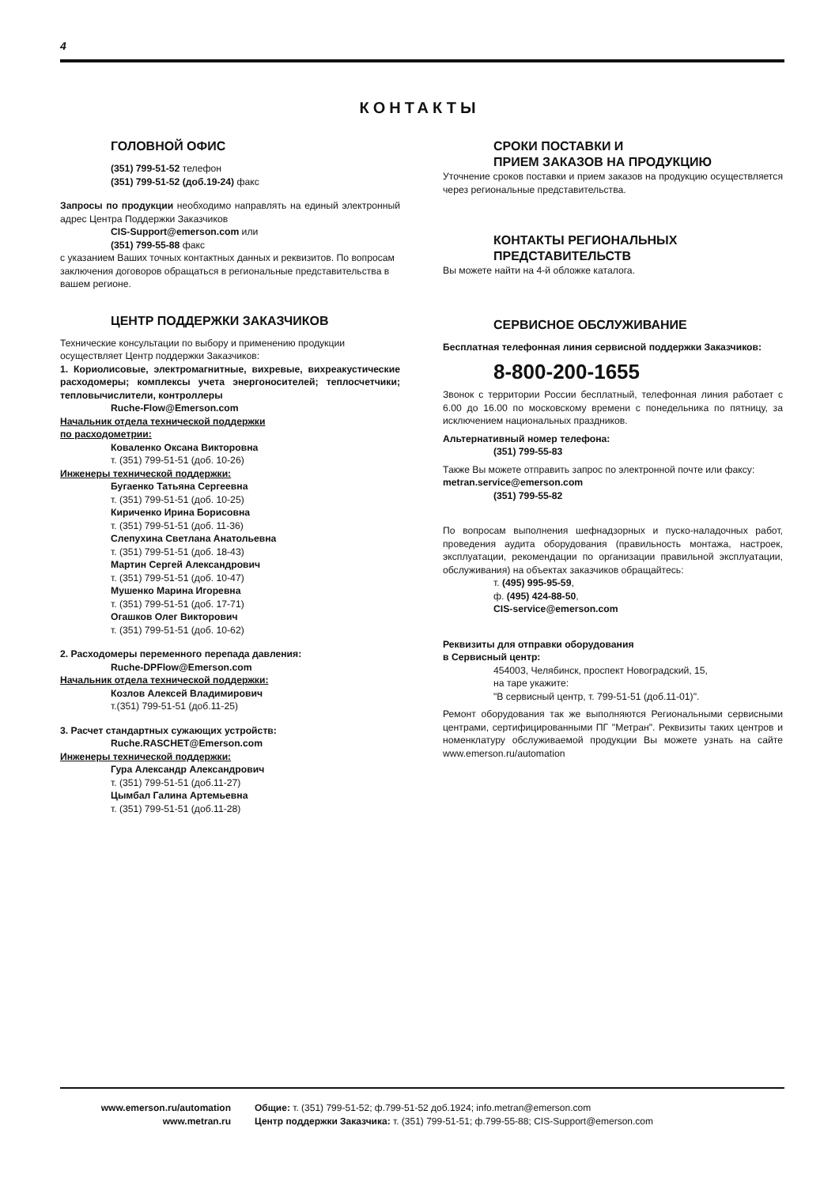4
КОНТАКТЫ
ГОЛОВНОЙ ОФИС
(351) 799-51-52 телефон
(351) 799-51-52 (доб.19-24) факс
Запросы по продукции необходимо направлять на единый электронный адрес Центра Поддержки Заказчиков
CIS-Support@emerson.com или
(351) 799-55-88 факс
с указанием Ваших точных контактных данных и реквизитов. По вопросам заключения договоров обращаться в региональные представительства в вашем регионе.
ЦЕНТР ПОДДЕРЖКИ ЗАКАЗЧИКОВ
Технические консультации по выбору и применению продукции осуществляет Центр поддержки Заказчиков:
1. Кориолисовые, электромагнитные, вихревые, вихреакустические расходомеры; комплексы учета энергоносителей; теплосчетчики; тепловычислители, контроллеры
Ruche-Flow@Emerson.com
Начальник отдела технической поддержки
по расходометрии:
Коваленко Оксана Викторовна
т. (351) 799-51-51 (доб. 10-26)
Инженеры технической поддержки:
Бугаенко Татьяна Сергеевна
т. (351) 799-51-51 (доб. 10-25)
Кириченко Ирина Борисовна
т. (351) 799-51-51 (доб. 11-36)
Слепухина Светлана Анатольевна
т. (351) 799-51-51 (доб. 18-43)
Мартин Сергей Александрович
т. (351) 799-51-51 (доб. 10-47)
Мушенко Марина Игоревна
т. (351) 799-51-51 (доб. 17-71)
Огашков Олег Викторович
т. (351) 799-51-51 (доб. 10-62)
2. Расходомеры переменного перепада давления:
Ruche-DPFlow@Emerson.com
Начальник отдела технической поддержки:
Козлов Алексей Владимирович
т.(351) 799-51-51 (доб.11-25)
3. Расчет стандартных сужающих устройств:
Ruche.RASCHET@Emerson.com
Инженеры технической поддержки:
Гура Александр Александрович
т. (351) 799-51-51 (доб.11-27)
Цымбал Галина Артемьевна
т. (351) 799-51-51 (доб.11-28)
СРОКИ ПОСТАВКИ И
ПРИЕМ ЗАКАЗОВ НА ПРОДУКЦИЮ
Уточнение сроков поставки и прием заказов на продукцию осуществляется через региональные представительства.
КОНТАКТЫ РЕГИОНАЛЬНЫХ
ПРЕДСТАВИТЕЛЬСТВ
Вы можете найти на 4-й обложке каталога.
СЕРВИСНОЕ ОБСЛУЖИВАНИЕ
Бесплатная телефонная линия сервисной поддержки Заказчиков:
8-800-200-1655
Звонок с территории России бесплатный, телефонная линия работает с 6.00 до 16.00 по московскому времени с понедельника по пятницу, за исключением национальных праздников.
Альтернативный номер телефона:
(351) 799-55-83
Также Вы можете отправить запрос по электронной почте или факсу: metran.service@emerson.com
(351) 799-55-82
По вопросам выполнения шефнадзорных и пуско-наладочных работ, проведения аудита оборудования (правильность монтажа, настроек, эксплуатации, рекомендации по организации правильной эксплуатации, обслуживания) на объектах заказчиков обращайтесь:
т. (495) 995-95-59,
ф. (495) 424-88-50,
CIS-service@emerson.com
Реквизиты для отправки оборудования
в Сервисный центр:
454003, Челябинск, проспект Новоградский, 15,
на таре укажите:
"В сервисный центр, т. 799-51-51 (доб.11-01)".
Ремонт оборудования так же выполняются Региональными сервисными центрами, сертифицированными ПГ "Метран". Реквизиты таких центров и номенклатуру обслуживаемой продукции Вы можете узнать на сайте www.emerson.ru/automation
www.emerson.ru/automation
www.metran.ru
Общие: т. (351) 799-51-52; ф.799-51-52 доб.1924; info.metran@emerson.com
Центр поддержки Заказчика: т. (351) 799-51-51; ф.799-55-88; CIS-Support@emerson.com